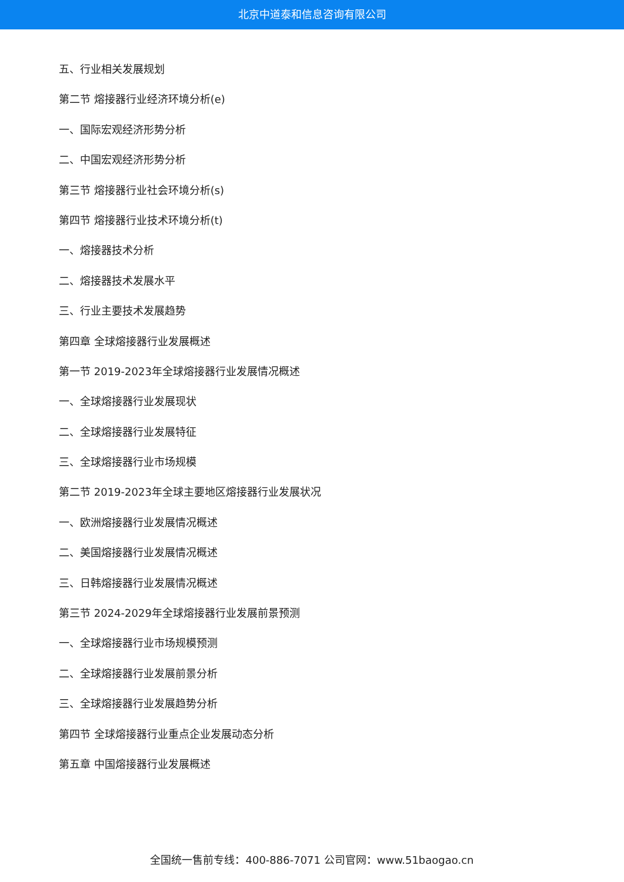北京中道泰和信息咨询有限公司
五、行业相关发展规划
第二节 熔接器行业经济环境分析(e)
一、国际宏观经济形势分析
二、中国宏观经济形势分析
第三节 熔接器行业社会环境分析(s)
第四节 熔接器行业技术环境分析(t)
一、熔接器技术分析
二、熔接器技术发展水平
三、行业主要技术发展趋势
第四章 全球熔接器行业发展概述
第一节 2019-2023年全球熔接器行业发展情况概述
一、全球熔接器行业发展现状
二、全球熔接器行业发展特征
三、全球熔接器行业市场规模
第二节 2019-2023年全球主要地区熔接器行业发展状况
一、欧洲熔接器行业发展情况概述
二、美国熔接器行业发展情况概述
三、日韩熔接器行业发展情况概述
第三节 2024-2029年全球熔接器行业发展前景预测
一、全球熔接器行业市场规模预测
二、全球熔接器行业发展前景分析
三、全球熔接器行业发展趋势分析
第四节 全球熔接器行业重点企业发展动态分析
第五章 中国熔接器行业发展概述
全国统一售前专线：400-886-7071 公司官网：www.51baogao.cn